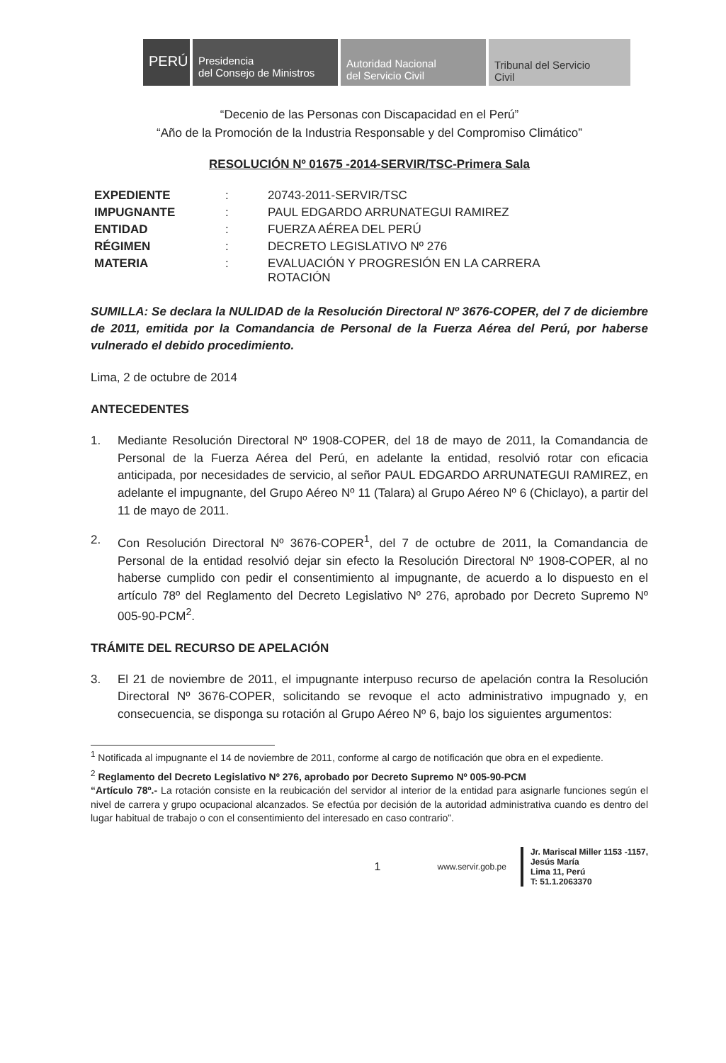PERÚ Presidencia
del Consejo de Ministros
Autoridad Nacional
del Servicio Civil
Tribunal del Servicio
Civil
“Decenio de las Personas con Discapacidad en el Perú”
“Año de la Promoción de la Industria Responsable y del Compromiso Climático”
RESOLUCIÓN Nº 01675 -2014-SERVIR/TSC-Primera Sala
| EXPEDIENTE | : | 20743-2011-SERVIR/TSC |
| IMPUGNANTE | : | PAUL EDGARDO ARRUNATEGUI RAMIREZ |
| ENTIDAD | : | FUERZA AÉREA DEL PERÚ |
| RÉGIMEN | : | DECRETO LEGISLATIVO Nº 276 |
| MATERIA | : | EVALUACIÓN Y PROGRESIÓN EN LA CARRERA ROTACIÓN |
SUMILLA: Se declara la NULIDAD de la Resolución Directoral Nº 3676-COPER, del 7 de diciembre de 2011, emitida por la Comandancia de Personal de la Fuerza Aérea del Perú, por haberse vulnerado el debido procedimiento.
Lima, 2 de octubre de 2014
ANTECEDENTES
1. Mediante Resolución Directoral Nº 1908-COPER, del 18 de mayo de 2011, la Comandancia de Personal de la Fuerza Aérea del Perú, en adelante la entidad, resolvió rotar con eficacia anticipada, por necesidades de servicio, al señor PAUL EDGARDO ARRUNATEGUI RAMIREZ, en adelante el impugnante, del Grupo Aéreo Nº 11 (Talara) al Grupo Aéreo Nº 6 (Chiclayo), a partir del 11 de mayo de 2011.
2. Con Resolución Directoral Nº 3676-COPER<sup>1</sup>, del 7 de octubre de 2011, la Comandancia de Personal de la entidad resolvió dejar sin efecto la Resolución Directoral Nº 1908-COPER, al no haberse cumplido con pedir el consentimiento al impugnante, de acuerdo a lo dispuesto en el artículo 78º del Reglamento del Decreto Legislativo Nº 276, aprobado por Decreto Supremo Nº 005-90-PCM<sup>2</sup>.
TRÁMITE DEL RECURSO DE APELACIÓN
3. El 21 de noviembre de 2011, el impugnante interpuso recurso de apelación contra la Resolución Directoral Nº 3676-COPER, solicitando se revoque el acto administrativo impugnado y, en consecuencia, se disponga su rotación al Grupo Aéreo Nº 6, bajo los siguientes argumentos:
<sup>1</sup> Notificada al impugnante el 14 de noviembre de 2011, conforme al cargo de notificación que obra en el expediente.
<sup>2</sup> Reglamento del Decreto Legislativo Nº 276, aprobado por Decreto Supremo Nº 005-90-PCM
“Artículo 78º.- La rotación consiste en la reubicación del servidor al interior de la entidad para asignarle funciones según el nivel de carrera y grupo ocupacional alcanzados. Se efectúa por decisión de la autoridad administrativa cuando es dentro del lugar habitual de trabajo o con el consentimiento del interesado en caso contrario”.
1 www.servir.gob.pe
Jr. Mariscal Miller 1153 -1157,
Jesús María
Lima 11, Perú
T: 51.1.2063370